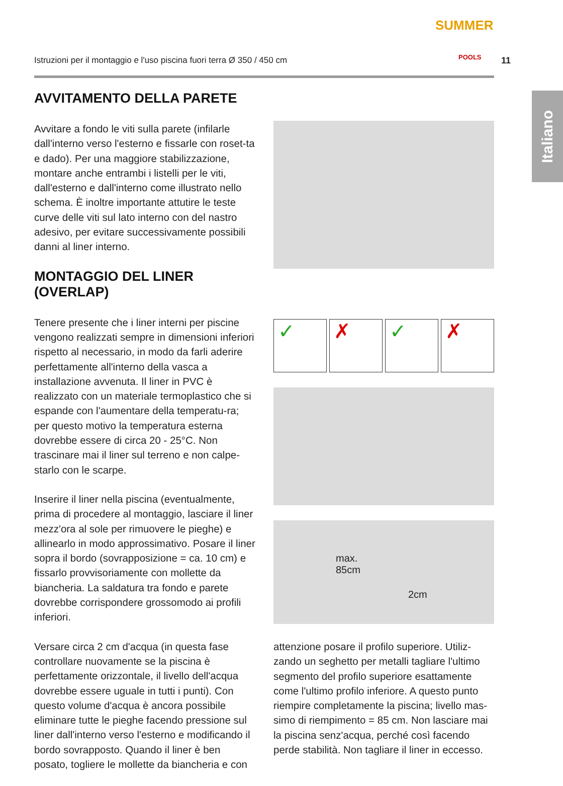Istruzioni per il montaggio e l'uso piscina fuori terra Ø 350 / 450 cm
SUMMER
POOLS
11
Italiano
AVVITAMENTO DELLA PARETE
Avvitare a fondo le viti sulla parete (infilarle dall'interno verso l'esterno e fissarle con roset-ta e dado). Per una maggiore stabilizzazione, montare anche entrambi i listelli per le viti, dall'esterno e dall'interno come illustrato nello schema. È inoltre importante attutire le teste curve delle viti sul lato interno con del nastro adesivo, per evitare successivamente possibili danni al liner interno.
MONTAGGIO DEL LINER (OVERLAP)
Tenere presente che i liner interni per piscine vengono realizzati sempre in dimensioni inferiori rispetto al necessario, in modo da farli aderire perfettamente all'interno della vasca a installazione avvenuta. Il liner in PVC è realizzato con un materiale termoplastico che si espande con l'aumentare della temperatu-ra; per questo motivo la temperatura esterna dovrebbe essere di circa 20 - 25°C. Non trascinare mai il liner sul terreno e non calpe-starlo con le scarpe.
Inserire il liner nella piscina (eventualmente, prima di procedere al montaggio, lasciare il liner mezz'ora al sole per rimuovere le pieghe) e allinearlo in modo approssimativo. Posare il liner sopra il bordo (sovrapposizione = ca. 10 cm) e fissarlo provvisoriamente con mollette da biancheria. La saldatura tra fondo e parete dovrebbe corrispondere grossomodo ai profili inferiori.
Versare circa 2 cm d'acqua (in questa fase controllare nuovamente se la piscina è perfettamente orizzontale, il livello dell'acqua dovrebbe essere uguale in tutti i punti). Con questo volume d'acqua è ancora possibile eliminare tutte le pieghe facendo pressione sul liner dall'interno verso l'esterno e modificando il bordo sovrapposto. Quando il liner è ben posato, togliere le mollette da biancheria e con
✓ ✗ ✓ ✗
max.
85cm
2cm
attenzione posare il profilo superiore. Utiliz-zando un seghetto per metalli tagliare l'ultimo segmento del profilo superiore esattamente come l'ultimo profilo inferiore. A questo punto riempire completamente la piscina; livello mas-simo di riempimento = 85 cm. Non lasciare mai la piscina senz'acqua, perché così facendo perde stabilità. Non tagliare il liner in eccesso.